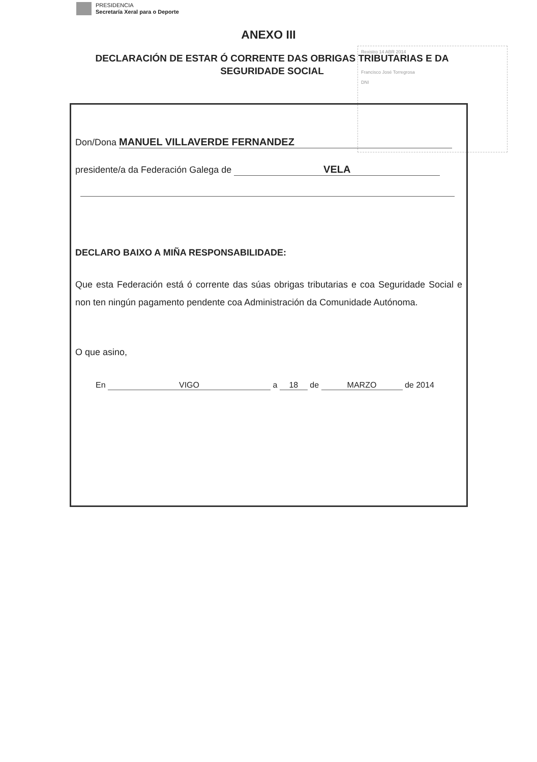PRESIDENCIA
Secretaría Xeral para o Deporte
ANEXO III
DECLARACIÓN DE ESTAR Ó CORRENTE DAS OBRIGAS TRIBUTARIAS E DA SEGURIDADE SOCIAL
Rexistro 14 ABR 2014
Francisco José Torregrosa
DNI
Don/Dona MANUEL VILLAVERDE FERNANDEZ
presidente/a da Federación Galega de VELA
DECLARO BAIXO A MIÑA RESPONSABILIDADE:
Que esta Federación está ó corrente das súas obrigas tributarias e coa Seguridade Social e non ten ningún pagamento pendente coa Administración da Comunidade Autónoma.
O que asino,
En VIGO a 18 de MARZO de 2014